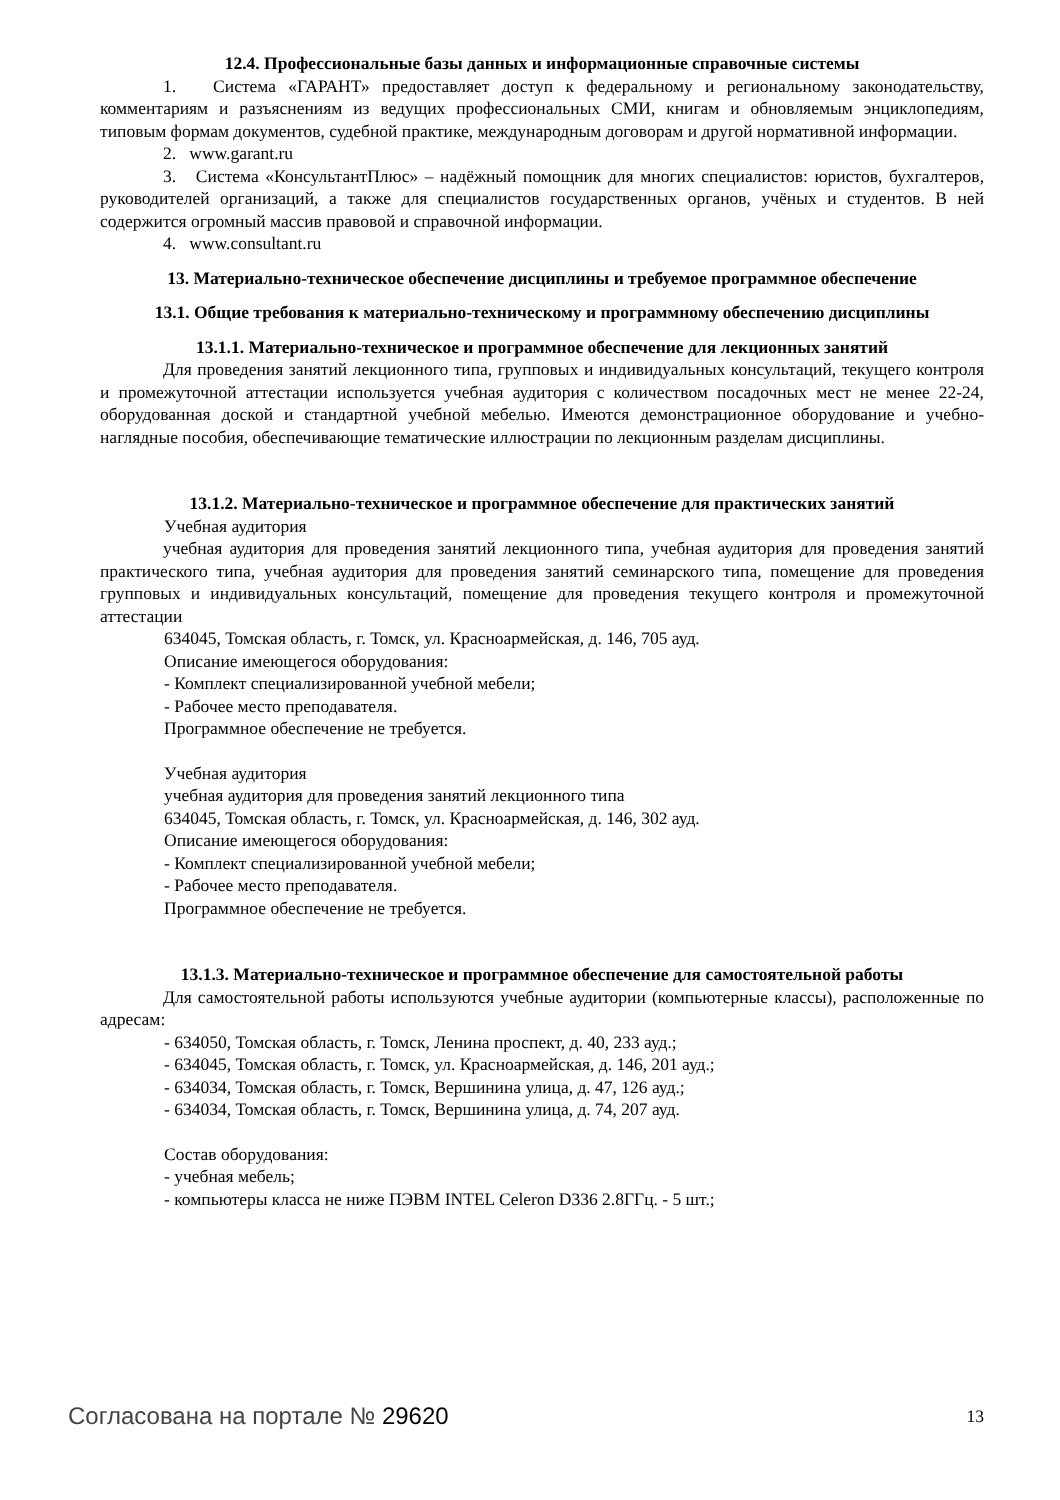12.4. Профессиональные базы данных и информационные справочные системы
1. Система «ГАРАНТ» предоставляет доступ к федеральному и региональному законодательству, комментариям и разъяснениям из ведущих профессиональных СМИ, книгам и обновляемым энциклопедиям, типовым формам документов, судебной практике, международным договорам и другой нормативной информации.
2. www.garant.ru
3. Система «КонсультантПлюс» – надёжный помощник для многих специалистов: юристов, бухгалтеров, руководителей организаций, а также для специалистов государственных органов, учёных и студентов. В ней содержится огромный массив правовой и справочной информации.
4. www.consultant.ru
13. Материально-техническое обеспечение дисциплины и требуемое программное обеспечение
13.1. Общие требования к материально-техническому и программному обеспечению дисциплины
13.1.1. Материально-техническое и программное обеспечение для лекционных занятий
Для проведения занятий лекционного типа, групповых и индивидуальных консультаций, текущего контроля и промежуточной аттестации используется учебная аудитория с количеством посадочных мест не менее 22-24, оборудованная доской и стандартной учебной мебелью. Имеются демонстрационное оборудование и учебно-наглядные пособия, обеспечивающие тематические иллюстрации по лекционным разделам дисциплины.
13.1.2. Материально-техническое и программное обеспечение для практических занятий
Учебная аудитория
учебная аудитория для проведения занятий лекционного типа, учебная аудитория для проведения занятий практического типа, учебная аудитория для проведения занятий семинарского типа, помещение для проведения групповых и индивидуальных консультаций, помещение для проведения текущего контроля и промежуточной аттестации
634045, Томская область, г. Томск, ул. Красноармейская, д. 146, 705 ауд.
Описание имеющегося оборудования:
- Комплект специализированной учебной мебели;
- Рабочее место преподавателя.
Программное обеспечение не требуется.
Учебная аудитория
учебная аудитория для проведения занятий лекционного типа
634045, Томская область, г. Томск, ул. Красноармейская, д. 146, 302 ауд.
Описание имеющегося оборудования:
- Комплект специализированной учебной мебели;
- Рабочее место преподавателя.
Программное обеспечение не требуется.
13.1.3. Материально-техническое и программное обеспечение для самостоятельной работы
Для самостоятельной работы используются учебные аудитории (компьютерные классы), расположенные по адресам:
- 634050, Томская область, г. Томск, Ленина проспект, д. 40, 233 ауд.;
- 634045, Томская область, г. Томск, ул. Красноармейская, д. 146, 201 ауд.;
- 634034, Томская область, г. Томск, Вершинина улица, д. 47, 126 ауд.;
- 634034, Томская область, г. Томск, Вершинина улица, д. 74, 207 ауд.
Состав оборудования:
- учебная мебель;
- компьютеры класса не ниже ПЭВМ INTEL Celeron D336 2.8ГГц. - 5 шт.;
Согласована на портале № 29620 13